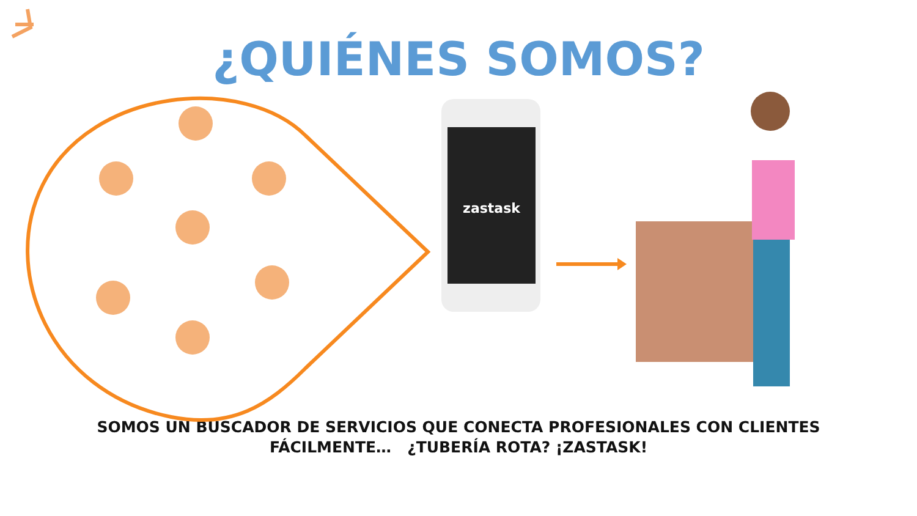¿QUIÉNES SOMOS?
zastask
SOMOS UN BUSCADOR DE SERVICIOS QUE CONECTA PROFESIONALES CON CLIENTES
FÁCILMENTE… ¿TUBERÍA ROTA? ¡ZASTASK!